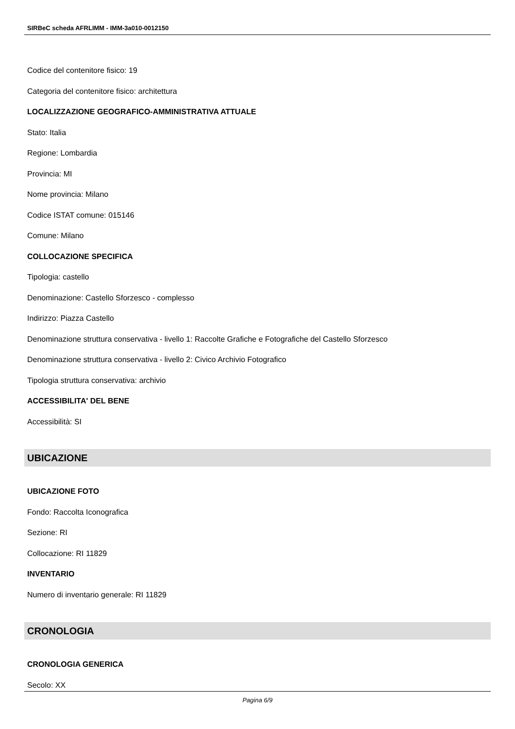SIRBeC scheda AFRLIMM - IMM-3a010-0012150
Codice del contenitore fisico: 19
Categoria del contenitore fisico: architettura
LOCALIZZAZIONE GEOGRAFICO-AMMINISTRATIVA ATTUALE
Stato: Italia
Regione: Lombardia
Provincia: MI
Nome provincia: Milano
Codice ISTAT comune: 015146
Comune: Milano
COLLOCAZIONE SPECIFICA
Tipologia: castello
Denominazione: Castello Sforzesco - complesso
Indirizzo: Piazza Castello
Denominazione struttura conservativa - livello 1: Raccolte Grafiche e Fotografiche del Castello Sforzesco
Denominazione struttura conservativa - livello 2: Civico Archivio Fotografico
Tipologia struttura conservativa: archivio
ACCESSIBILITA' DEL BENE
Accessibilità: SI
UBICAZIONE
UBICAZIONE FOTO
Fondo: Raccolta Iconografica
Sezione: RI
Collocazione: RI 11829
INVENTARIO
Numero di inventario generale: RI 11829
CRONOLOGIA
CRONOLOGIA GENERICA
Secolo: XX
Pagina 6/9